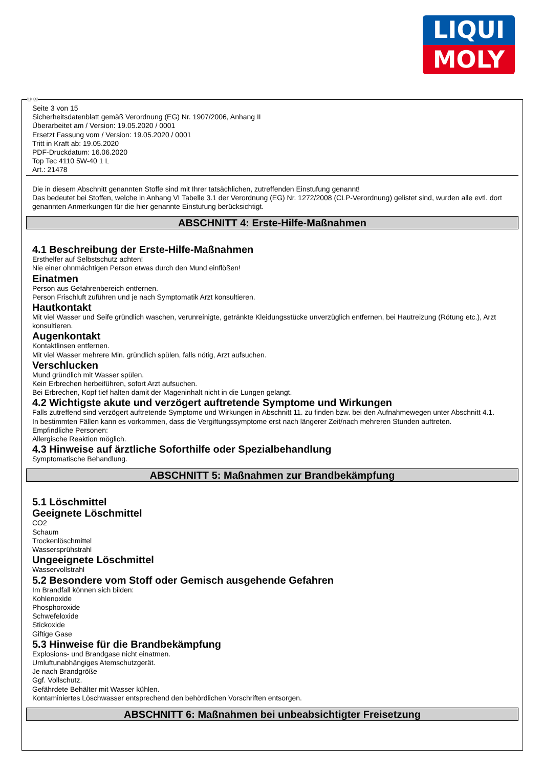LIQUI
MOLY
Ⓓ Ⓐ
Seite 3 von 15
Sicherheitsdatenblatt gemäß Verordnung (EG) Nr. 1907/2006, Anhang II
Überarbeitet am / Version: 19.05.2020 / 0001
Ersetzt Fassung vom / Version: 19.05.2020 / 0001
Tritt in Kraft ab: 19.05.2020
PDF-Druckdatum: 16.06.2020
Top Tec 4110 5W-40 1 L
Art.: 21478
Die in diesem Abschnitt genannten Stoffe sind mit Ihrer tatsächlichen, zutreffenden Einstufung genannt!
Das bedeutet bei Stoffen, welche in Anhang VI Tabelle 3.1 der Verordnung (EG) Nr. 1272/2008 (CLP-Verordnung) gelistet sind, wurden alle evtl. dort genannten Anmerkungen für die hier genannte Einstufung berücksichtigt.
ABSCHNITT 4: Erste-Hilfe-Maßnahmen
4.1 Beschreibung der Erste-Hilfe-Maßnahmen
Ersthelfer auf Selbstschutz achten!
Nie einer ohnmächtigen Person etwas durch den Mund einflößen!
Einatmen
Person aus Gefahrenbereich entfernen.
Person Frischluft zuführen und je nach Symptomatik Arzt konsultieren.
Hautkontakt
Mit viel Wasser und Seife gründlich waschen, verunreinigte, getränkte Kleidungsstücke unverzüglich entfernen, bei Hautreizung (Rötung etc.), Arzt konsultieren.
Augenkontakt
Kontaktlinsen entfernen.
Mit viel Wasser mehrere Min. gründlich spülen, falls nötig, Arzt aufsuchen.
Verschlucken
Mund gründlich mit Wasser spülen.
Kein Erbrechen herbeiführen, sofort Arzt aufsuchen.
Bei Erbrechen, Kopf tief halten damit der Mageninhalt nicht in die Lungen gelangt.
4.2 Wichtigste akute und verzögert auftretende Symptome und Wirkungen
Falls zutreffend sind verzögert auftretende Symptome und Wirkungen in Abschnitt 11. zu finden bzw. bei den Aufnahmewegen unter Abschnitt 4.1.
In bestimmten Fällen kann es vorkommen, dass die Vergiftungssymptome erst nach längerer Zeit/nach mehreren Stunden auftreten.
Empfindliche Personen:
Allergische Reaktion möglich.
4.3 Hinweise auf ärztliche Soforthilfe oder Spezialbehandlung
Symptomatische Behandlung.
ABSCHNITT 5: Maßnahmen zur Brandbekämpfung
5.1 Löschmittel
Geeignete Löschmittel
CO2
Schaum
Trockenlöschmittel
Wassersprühstrahl
Ungeeignete Löschmittel
Wasservollstrahl
5.2 Besondere vom Stoff oder Gemisch ausgehende Gefahren
Im Brandfall können sich bilden:
Kohlenoxide
Phosphoroxide
Schwefeloxide
Stickoxide
Giftige Gase
5.3 Hinweise für die Brandbekämpfung
Explosions- und Brandgase nicht einatmen.
Umluftunabhängiges Atemschutzgerät.
Je nach Brandgröße
Ggf. Vollschutz.
Gefährdete Behälter mit Wasser kühlen.
Kontaminiertes Löschwasser entsprechend den behördlichen Vorschriften entsorgen.
ABSCHNITT 6: Maßnahmen bei unbeabsichtigter Freisetzung